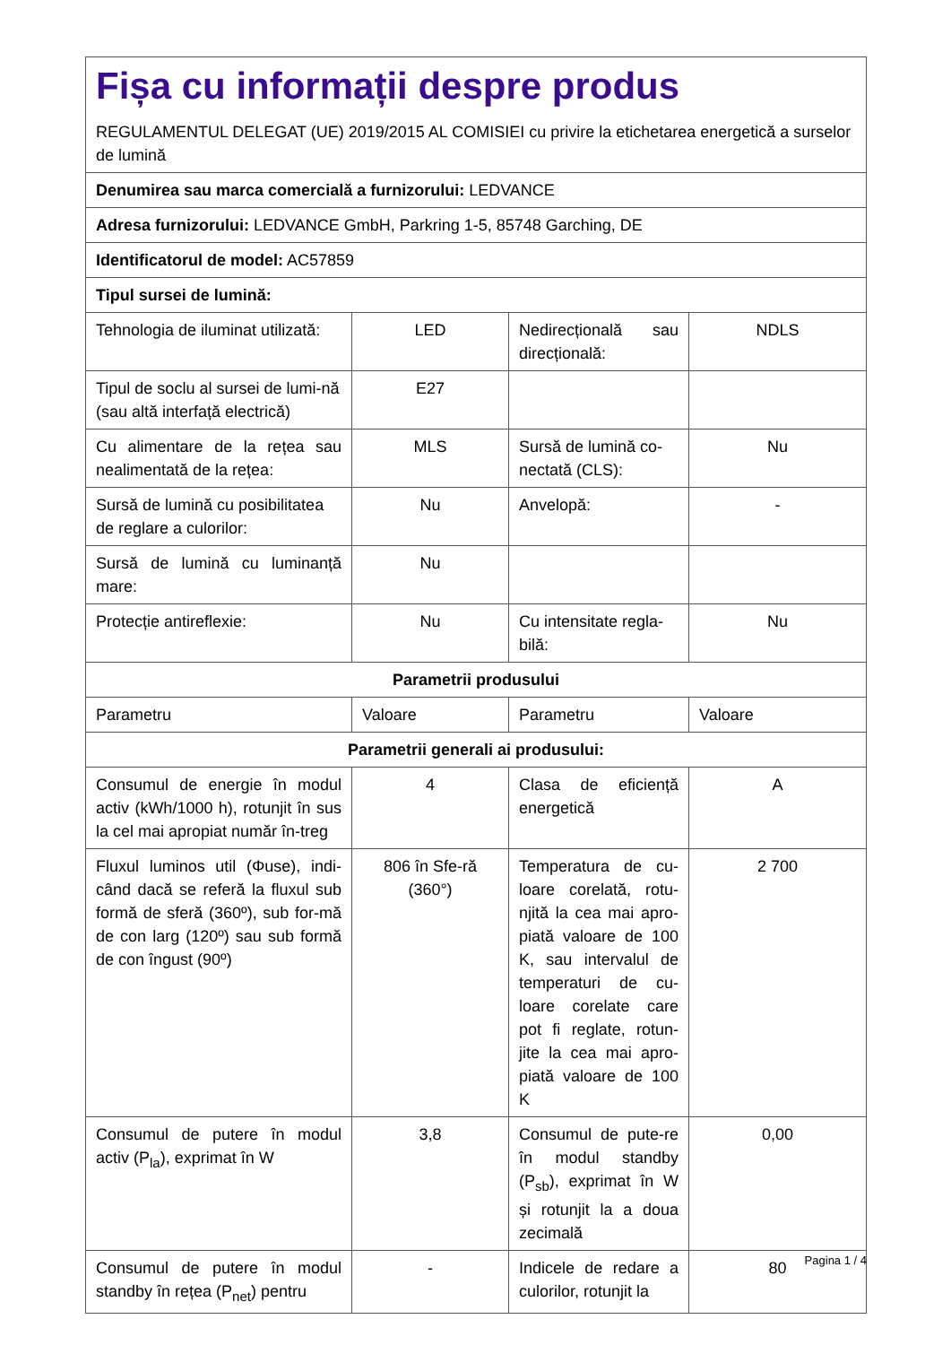| Fișa cu informații despre produs REGULAMENTUL DELEGAT (UE) 2019/2015 AL COMISIEI cu privire la etichetarea energetică a surselor de lumină | | | |
| Denumirea sau marca comercială a furnizorului: LEDVANCE | | | |
| Adresa furnizorului: LEDVANCE GmbH, Parkring 1-5, 85748 Garching, DE | | | |
| Identificatorul de model: AC57859 | | | |
| Tipul sursei de lumină: | | | |
| Tehnologia de iluminat utilizată: | LED | Nedirecțională sau direcțională: | NDLS |
| Tipul de soclu al sursei de lumi-nă (sau altă interfață electrică) | E27 | | |
| Cu alimentare de la rețea sau nealimentată de la rețea: | MLS | Sursă de lumină co-nectată (CLS): | Nu |
| Sursă de lumină cu posibilitatea de reglare a culorilor: | Nu | Anvelopă: | - |
| Sursă de lumină cu luminanță mare: | Nu | | |
| Protecție antireflexie: | Nu | Cu intensitate regla-bilă: | Nu |
| Parametrii produsului | | | |
| Parametru | Valoare | Parametru | Valoare |
| Parametrii generali ai produsului: | | | |
| Consumul de energie în modul activ (kWh/1000 h), rotunjit în sus la cel mai apropiat număr în-treg | 4 | Clasa de eficiență energetică | A |
| Fluxul luminos util (Φuse), indi-când dacă se referă la fluxul sub formă de sferă (360º), sub for-mă de con larg (120º) sau sub formă de con îngust (90º) | 806 în Sfe-ră (360°) | Temperatura de cu-loare corelată, rotu-njită la cea mai apro-piată valoare de 100 K, sau intervalul de temperaturi de cu-loare corelate care pot fi reglate, rotun-jite la cea mai apro-piată valoare de 100 K | 2 700 |
| Consumul de putere în modul activ (P<sub>la</sub>), exprimat în W | 3,8 | Consumul de pute-re în modul standby (P<sub>sb</sub>), exprimat în W și rotunjit la a doua zecimală | 0,00 |
| Consumul de putere în modul standby în rețea (P<sub>net</sub>) pentru | - | Indicele de redare a culorilor, rotunjit la | 80 |
Pagina 1 / 4